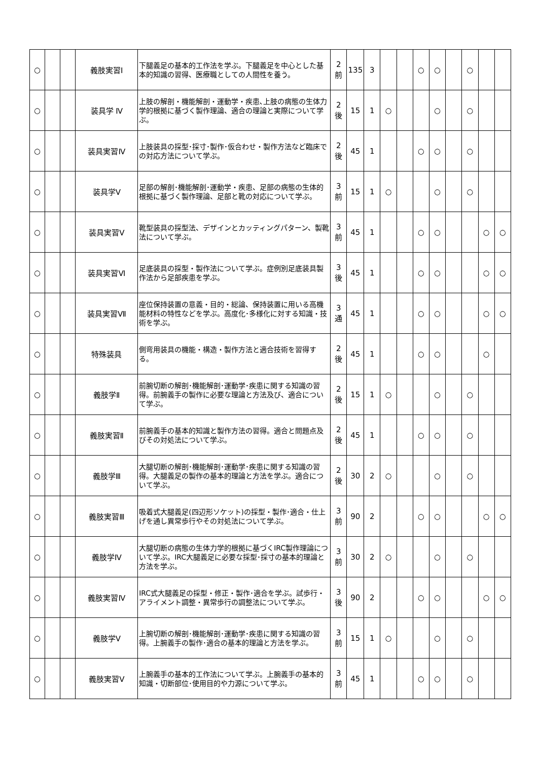| ○ | | | 義肢実習Ⅰ | 下腿義足の基本的工作法を学ぶ。下腿義足を中心とした基本的知識の習得、医療職としての人間性を養う。 | 2 前 | 135 | 3 | | | ○ | ○ | | ○ | | |
| ○ | | | 装具学 Ⅳ | 上肢の解剖・機能解剖・運動学・疾患､上肢の病態の生体力学的根拠に基づく製作理論、適合の理論と実際について学ぶ。 | 2 後 | 15 | 1 | ○ | | | ○ | | ○ | | |
| ○ | | | 装具実習Ⅳ | 上肢装具の採型･採寸･製作･仮合わせ・製作方法など臨床での対応方法について学ぶ。 | 2 後 | 45 | 1 | | | ○ | ○ | | ○ | | |
| ○ | | | 装具学Ⅴ | 足部の解剖･機能解剖･運動学・疾患、足部の病態の生体的根拠に基づく製作理論、足部と靴の対応について学ぶ。 | 3 前 | 15 | 1 | ○ | | | ○ | | ○ | | |
| ○ | | | 装具実習Ⅴ | 靴型装具の採型法、デザインとカッティングパターン、製靴法について学ぶ。 | 3 前 | 45 | 1 | | | ○ | ○ | | | ○ | ○ |
| ○ | | | 装具実習Ⅵ | 足底装具の採型・製作法について学ぶ。症例別足底装具製作法から足部疾患を学ぶ。 | 3 後 | 45 | 1 | | | ○ | ○ | | | ○ | ○ |
| ○ | | | 装具実習Ⅶ | 座位保持装置の意義・目的・総論、保持装置に用いる高機能材料の特性などを学ぶ。高度化･多様化に対する知識・技術を学ぶ。 | 3 通 | 45 | 1 | | | ○ | ○ | | | ○ | ○ |
| ○ | | | 特殊装具 | 側弯用装具の機能・構造・製作方法と適合技術を習得する。 | 2 後 | 45 | 1 | | | ○ | ○ | | | ○ | |
| ○ | | | 義肢学Ⅱ | 前腕切断の解剖･機能解剖･運動学･疾患に関する知識の習得。前腕義手の製作に必要な理論と方法及び、適合について学ぶ。 | 2 後 | 15 | 1 | ○ | | | ○ | | ○ | | |
| ○ | | | 義肢実習Ⅱ | 前腕義手の基本的知識と製作方法の習得。適合と問題点及びその対処法について学ぶ。 | 2 後 | 45 | 1 | | | ○ | ○ | | ○ | | |
| ○ | | | 義肢学Ⅲ | 大腿切断の解剖･機能解剖･運動学･疾患に関する知識の習得。大腿義足の製作の基本的理論と方法を学ぶ。適合について学ぶ。 | 2 後 | 30 | 2 | ○ | | | ○ | | ○ | | |
| ○ | | | 義肢実習Ⅲ | 吸着式大腿義足(四辺形ソケット)の採型・製作･適合・仕上げを通し異常歩行やその対処法について学ぶ。 | 3 前 | 90 | 2 | | | ○ | ○ | | | ○ | ○ |
| ○ | | | 義肢学Ⅳ | 大腿切断の病態の生体力学的根拠に基づくIRC製作理論について学ぶ。IRC大腿義足に必要な採型･採寸の基本的理論と方法を学ぶ。 | 3 前 | 30 | 2 | ○ | | | ○ | | ○ | | |
| ○ | | | 義肢実習Ⅳ | IRC式大腿義足の採型・修正・製作･適合を学ぶ。試歩行・アライメント調整・異常歩行の調整法について学ぶ。 | 3 後 | 90 | 2 | | | ○ | ○ | | | ○ | ○ |
| ○ | | | 義肢学Ⅴ | 上腕切断の解剖･機能解剖･運動学･疾患に関する知識の習得。上腕義手の製作･適合の基本的理論と方法を学ぶ。 | 3 前 | 15 | 1 | ○ | | | ○ | | ○ | | |
| ○ | | | 義肢実習Ⅴ | 上腕義手の基本的工作法について学ぶ。上腕義手の基本的知識・切断部位･使用目的や力源について学ぶ。 | 3 前 | 45 | 1 | | | ○ | ○ | | ○ | | |